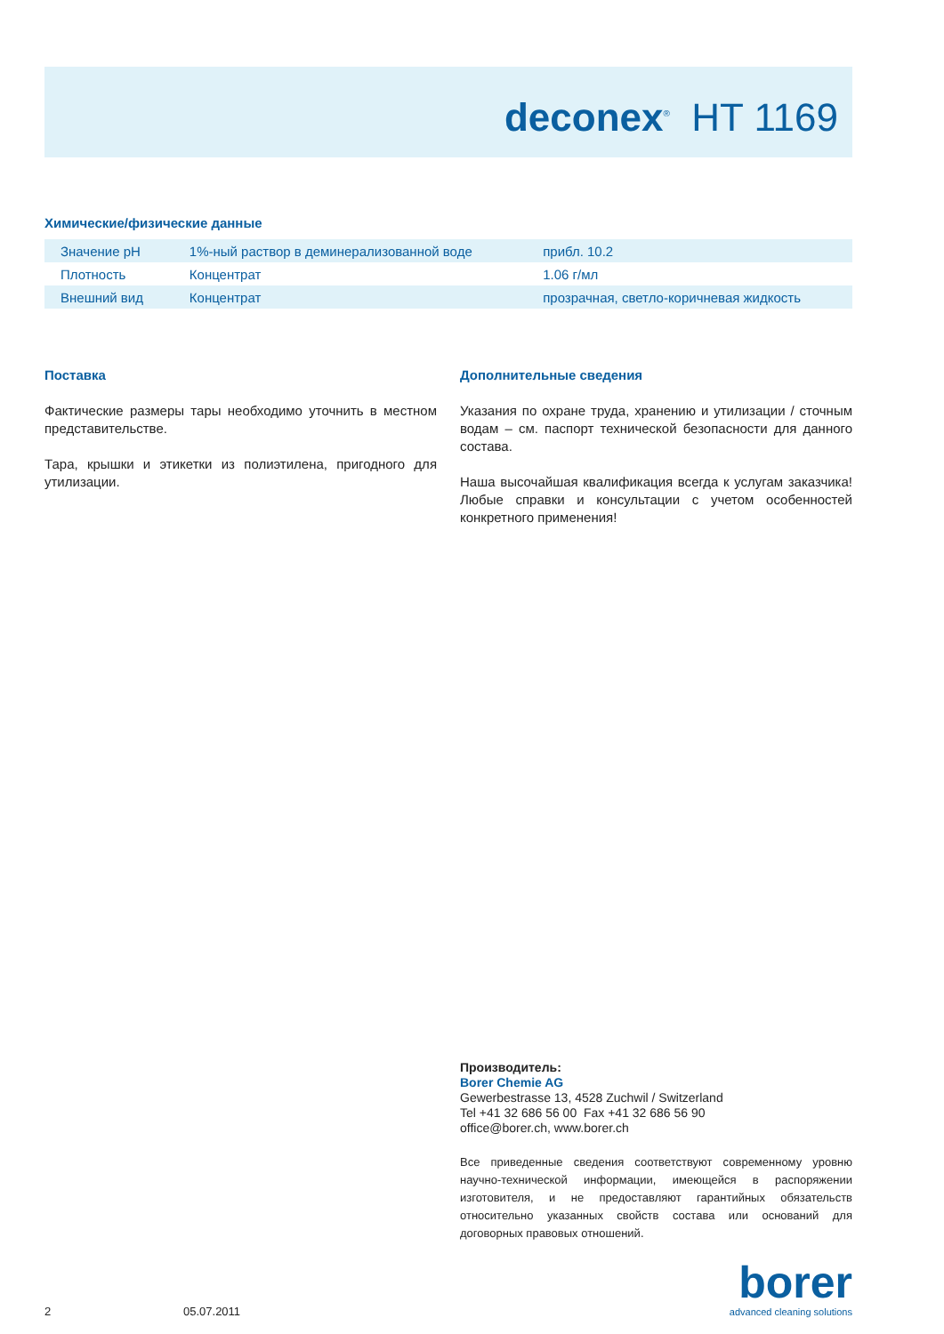deconex<sup>®</sup> HT 1169
Химические/физические данные
| Значение pH | 1%-ный раствор в деминерализованной воде | прибл. 10.2 |
| Плотность | Концентрат | 1.06 г/мл |
| Внешний вид | Концентрат | прозрачная, светло-коричневая жидкость |
Поставка
Фактические размеры тары необходимо уточнить в местном представительстве.
Тара, крышки и этикетки из полиэтилена, пригодного для утилизации.
Дополнительные сведения
Указания по охране труда, хранению и утилизации / сточным водам – см. паспорт технической безопасности для данного состава.
Наша высочайшая квалификация всегда к услугам заказчика! Любые справки и консультации с учетом особенностей конкретного применения!
Производитель:
Borer Chemie AG
Gewerbestrasse 13, 4528 Zuchwil / Switzerland
Tel +41 32 686 56 00 Fax +41 32 686 56 90
office@borer.ch, www.borer.ch
Все приведенные сведения соответствуют современному уровню научно-технической информации, имеющейся в распоряжении изготовителя, и не предоставляют гарантийных обязательств относительно указанных свойств состава или оснований для договорных правовых отношений.
2 05.07.2011 borer
advanced cleaning solutions